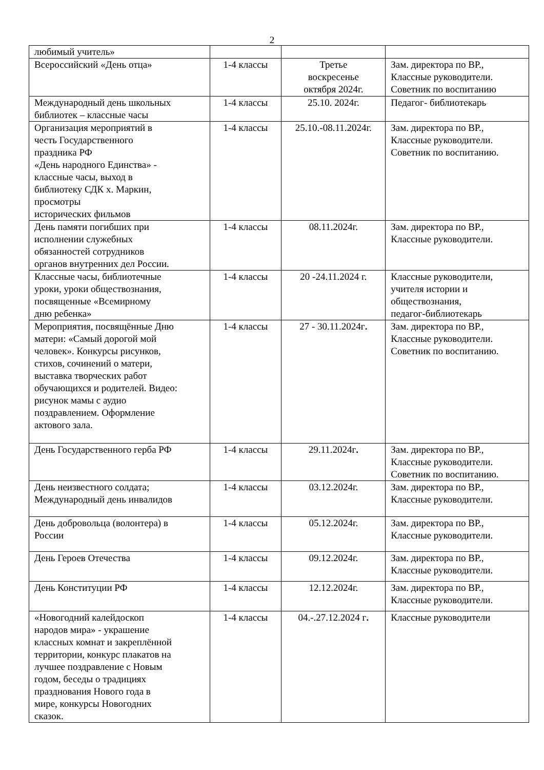2
| любимый учитель» | | | |
| Всероссийский «День отца» | 1-4 классы | Третье воскресенье октября 2024г. | Зам. директора по ВР., Классные руководители. Советник по воспитанию |
| Международный день школьных библиотек – классные часы | 1-4 классы | 25.10. 2024г. | Педагог- библиотекарь |
| Организация мероприятий в честь Государственного праздника РФ «День народного Единства» - классные часы, выход в библиотеку СДК х. Маркин, просмотры исторических фильмов | 1-4 классы | 25.10.-08.11.2024г. | Зам. директора по ВР., Классные руководители. Советник по воспитанию. |
| День памяти погибших при исполнении служебных обязанностей сотрудников органов внутренних дел России. | 1-4 классы | 08.11.2024г. | Зам. директора по ВР., Классные руководители. |
| Классные часы, библиотечные уроки, уроки обществознания, посвященные «Всемирному дню ребенка» | 1-4 классы | 20 -24.11.2024 г. | Классные руководители, учителя истории и обществознания, педагог-библиотекарь |
| Мероприятия, посвящённые Дню матери: «Самый дорогой мой человек». Конкурсы рисунков, стихов, сочинений о матери, выставка творческих работ обучающихся и родителей. Видео: рисунок мамы с аудио поздравлением. Оформление актового зала. | 1-4 классы | 27 - 30.11.2024г . | Зам. директора по ВР., Классные руководители. Советник по воспитанию. |
| День Государственного герба РФ | 1-4 классы | 29.11.2024г . | Зам. директора по ВР., Классные руководители. Советник по воспитанию. |
| День неизвестного солдата; Международный день инвалидов | 1-4 классы | 03.12.2024г. | Зам. директора по ВР., Классные руководители. |
| День добровольца (волонтера) в России | 1-4 классы | 05.12.2024г. | Зам. директора по ВР., Классные руководители. |
| День Героев Отечества | 1-4 классы | 09.12.2024г. | Зам. директора по ВР., Классные руководители. |
| День Конституции РФ | 1-4 классы | 12.12.2024г. | Зам. директора по ВР., Классные руководители. |
| «Новогодний калейдоскоп народов мира» - украшение классных комнат и закреплённой территории, конкурс плакатов на лучшее поздравление с Новым годом, беседы о традициях празднования Нового года в мире, конкурсы Новогодних сказок. | 1-4 классы | 04.-.27.12.2024 г . | Классные руководители |